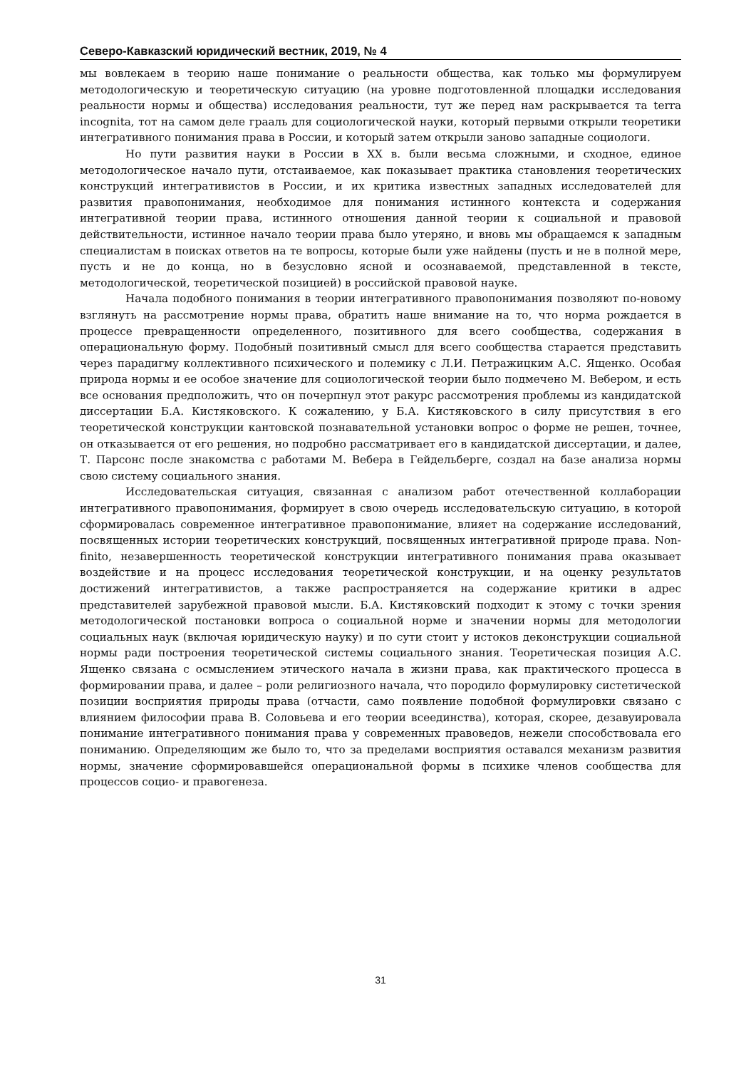Северо-Кавказский юридический вестник, 2019, № 4
мы вовлекаем в теорию наше понимание о реальности общества, как только мы формулируем методологическую и теоретическую ситуацию (на уровне подготовленной площадки исследования реальности нормы и общества) исследования реальности, тут же перед нам раскрывается та terra incognita, тот на самом деле грааль для социологической науки, который первыми открыли теоретики интегративного понимания права в России, и который затем открыли заново западные социологи.
Но пути развития науки в России в XX в. были весьма сложными, и сходное, единое методологическое начало пути, отстаиваемое, как показывает практика становления теоретических конструкций интегративистов в России, и их критика известных западных исследователей для развития правопонимания, необходимое для понимания истинного контекста и содержания интегративной теории права, истинного отношения данной теории к социальной и правовой действительности, истинное начало теории права было утеряно, и вновь мы обращаемся к западным специалистам в поисках ответов на те вопросы, которые были уже найдены (пусть и не в полной мере, пусть и не до конца, но в безусловно ясной и осознаваемой, представленной в тексте, методологической, теоретической позицией) в российской правовой науке.
Начала подобного понимания в теории интегративного правопонимания позволяют по-новому взглянуть на рассмотрение нормы права, обратить наше внимание на то, что норма рождается в процессе превращенности определенного, позитивного для всего сообщества, содержания в операциональную форму. Подобный позитивный смысл для всего сообщества старается представить через парадигму коллективного психического и полемику с Л.И. Петражицким А.С. Ященко. Особая природа нормы и ее особое значение для социологической теории было подмечено М. Вебером, и есть все основания предположить, что он почерпнул этот ракурс рассмотрения проблемы из кандидатской диссертации Б.А. Кистяковского. К сожалению, у Б.А. Кистяковского в силу присутствия в его теоретической конструкции кантовской познавательной установки вопрос о форме не решен, точнее, он отказывается от его решения, но подробно рассматривает его в кандидатской диссертации, и далее, Т. Парсонс после знакомства с работами М. Вебера в Гейдельберге, создал на базе анализа нормы свою систему социального знания.
Исследовательская ситуация, связанная с анализом работ отечественной коллаборации интегративного правопонимания, формирует в свою очередь исследовательскую ситуацию, в которой сформировалась современное интегративное правопонимание, влияет на содержание исследований, посвященных истории теоретических конструкций, посвященных интегративной природе права. Non-finito, незавершенность теоретической конструкции интегративного понимания права оказывает воздействие и на процесс исследования теоретической конструкции, и на оценку результатов достижений интегративистов, а также распространяется на содержание критики в адрес представителей зарубежной правовой мысли. Б.А. Кистяковский подходит к этому с точки зрения методологической постановки вопроса о социальной норме и значении нормы для методологии социальных наук (включая юридическую науку) и по сути стоит у истоков деконструкции социальной нормы ради построения теоретической системы социального знания. Теоретическая позиция А.С. Ященко связана с осмыслением этического начала в жизни права, как практического процесса в формировании права, и далее – роли религиозного начала, что породило формулировку систетической позиции восприятия природы права (отчасти, само появление подобной формулировки связано с влиянием философии права В. Соловьева и его теории всеединства), которая, скорее, дезавуировала понимание интегративного понимания права у современных правоведов, нежели способствовала его пониманию. Определяющим же было то, что за пределами восприятия оставался механизм развития нормы, значение сформировавшейся операциональной формы в психике членов сообщества для процессов социо- и правогенеза.
31